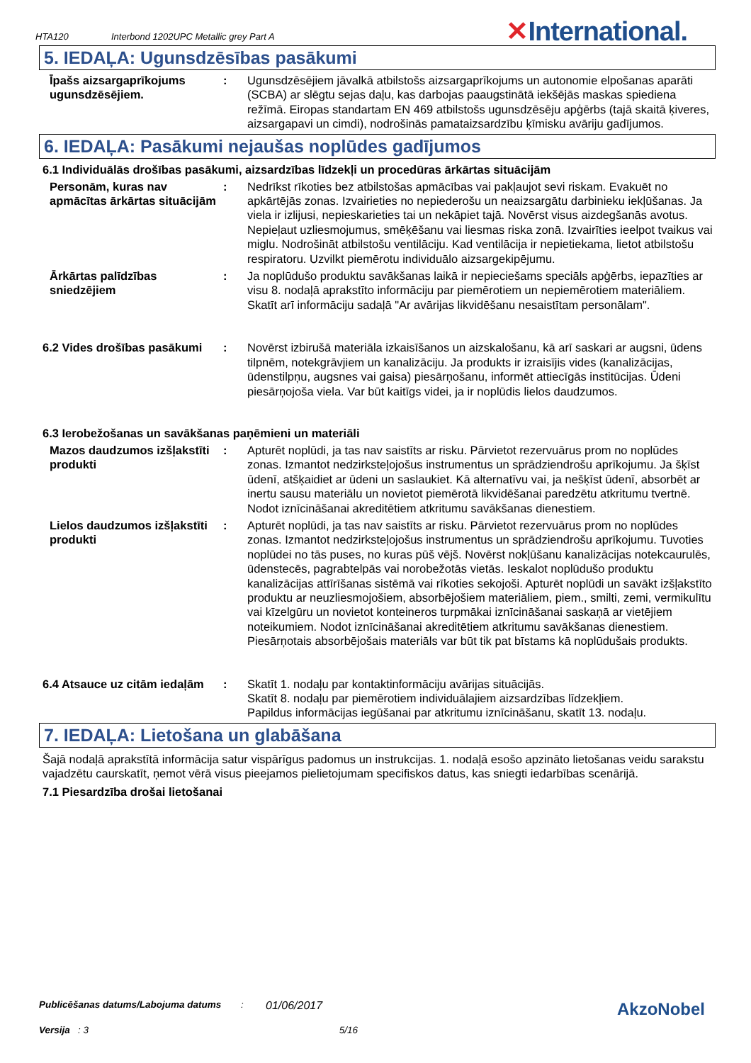HTA120 Interbond 1202UPC Metallic grey Part A
✕International.
5. IEDAĻA: Ugunsdzēsības pasākumi
Īpašs aizsargaprīkojums ugunsdzēsējiem.
: Ugunsdzēsējiem jāvalkā atbilstošs aizsargaprīkojums un autonomie elpošanas aparāti (SCBA) ar slēgtu sejas daļu, kas darbojas paaugstinātā iekšējās maskas spiediena režīmā. Eiropas standartam EN 469 atbilstošs ugunsdzēsēju apģērbs (tajā skaitā ķiveres, aizsargapavi un cimdi), nodrošinās pamataizsardzību ķīmisku avāriju gadījumos.
6. IEDAĻA: Pasākumi nejaušas noplūdes gadījumos
6.1 Individuālās drošības pasākumi, aizsardzības līdzekļi un procedūras ārkārtas situācijām
Personām, kuras nav apmācītas ārkārtas situācijām
: Nedrīkst rīkoties bez atbilstošas apmācības vai pakļaujot sevi riskam. Evakuēt no apkārtējās zonas. Izvairieties no nepiederošu un neaizsargātu darbinieku iekļūšanas. Ja viela ir izlijusi, nepieskarieties tai un nekāpiet tajā. Novērst visus aizdegšanās avotus. Nepieļaut uzliesmojumus, smēķēšanu vai liesmas riska zonā. Izvairīties ieelpot tvaikus vai miglu. Nodrošināt atbilstošu ventilāciju. Kad ventilācija ir nepietiekama, lietot atbilstošu respiratoru. Uzvilkt piemērotu individuālo aizsargekipējumu.
Ārkārtas palīdzības sniedzējiem
: Ja noplūdušo produktu savākšanas laikā ir nepieciešams speciāls apģērbs, iepazīties ar visu 8. nodaļā aprakstīto informāciju par piemērotiem un nepiemērotiem materiāliem. Skatīt arī informāciju sadaļā "Ar avārijas likvidēšanu nesaistītam personālam".
6.2 Vides drošības pasākumi
: Novērst izbirušā materiāla izkaisīšanos un aizskalošanu, kā arī saskari ar augsni, ūdens tilpnēm, notekgrāvjiem un kanalizāciju. Ja produkts ir izraisījis vides (kanalizācijas, ūdenstilpņu, augsnes vai gaisa) piesārņošanu, informēt attiecīgās institūcijas. Ūdeni piesārņojoša viela. Var būt kaitīgs videi, ja ir noplūdis lielos daudzumos.
6.3 Ierobežošanas un savākšanas paņēmieni un materiāli
Mazos daudzumos izšļakstīti produkti
: Apturēt noplūdi, ja tas nav saistīts ar risku. Pārvietot rezervuārus prom no noplūdes zonas. Izmantot nedzirksteļojošus instrumentus un sprādziendrošu aprīkojumu. Ja šķīst ūdenī, atšķaidiet ar ūdeni un saslaukiet. Kā alternatīvu vai, ja nešķīst ūdenī, absorbēt ar inertu sausu materiālu un novietot piemērotā likvidēšanai paredzētu atkritumu tvertnē. Nodot iznīcināšanai akreditētiem atkritumu savākšanas dienestiem.
Lielos daudzumos izšļakstīti produkti
: Apturēt noplūdi, ja tas nav saistīts ar risku. Pārvietot rezervuārus prom no noplūdes zonas. Izmantot nedzirksteļojošus instrumentus un sprādziendrošu aprīkojumu. Tuvoties noplūdei no tās puses, no kuras pūš vējš. Novērst nokļūšanu kanalizācijas notekcaurulēs, ūdenstecēs, pagrabtelpās vai norobežotās vietās. Ieskalot noplūdušo produktu kanalizācijas attīrīšanas sistēmā vai rīkoties sekojoši. Apturēt noplūdi un savākt izšļakstīto produktu ar neuzliesmojošiem, absorbējošiem materiāliem, piem., smilti, zemi, vermikulītu vai kīzelgūru un novietot konteineros turpmākai iznīcināšanai saskaņā ar vietējiem noteikumiem. Nodot iznīcināšanai akreditētiem atkritumu savākšanas dienestiem. Piesārņotais absorbējošais materiāls var būt tik pat bīstams kā noplūdušais produkts.
6.4 Atsauce uz citām iedaļām
: Skatīt 1. nodaļu par kontaktinformāciju avārijas situācijās.
Skatīt 8. nodaļu par piemērotiem individuālajiem aizsardzības līdzekļiem.
Papildus informācijas iegūšanai par atkritumu iznīcināšanu, skatīt 13. nodaļu.
7. IEDAĻA: Lietošana un glabāšana
Šajā nodaļā aprakstītā informācija satur vispārīgus padomus un instrukcijas. 1. nodaļā esošo apzināto lietošanas veidu sarakstu vajadzētu caurskatīt, ņemot vērā visus pieejamos pielietojumam specifiskos datus, kas sniegti iedarbības scenārijā.
7.1 Piesardzība drošai lietošanai
Publicēšanas datums/Labojuma datums: 01/06/2017 AkzoNobel
Versija : 3 5/16